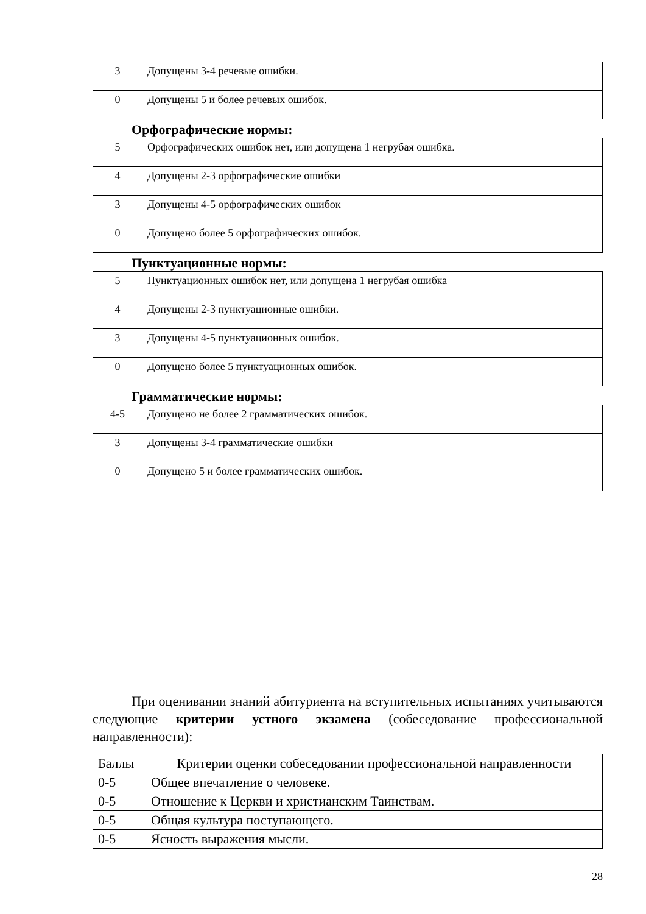| 3 | Допущены 3-4 речевые ошибки. |
| 0 | Допущены 5 и более речевых ошибок. |
Орфографические нормы:
| 5 | Орфографических ошибок нет, или допущена 1 негрубая ошибка. |
| 4 | Допущены 2-3 орфографические ошибки |
| 3 | Допущены 4-5 орфографических ошибок |
| 0 | Допущено более 5 орфографических ошибок. |
Пунктуационные нормы:
| 5 | Пунктуационных ошибок нет, или допущена 1 негрубая ошибка |
| 4 | Допущены 2-3 пунктуационные ошибки. |
| 3 | Допущены 4-5 пунктуационных ошибок. |
| 0 | Допущено более 5 пунктуационных ошибок. |
Грамматические нормы:
| 4-5 | Допущено не более 2 грамматических ошибок. |
| 3 | Допущены 3-4 грамматические ошибки |
| 0 | Допущено 5 и более грамматических ошибок. |
При оценивании знаний абитуриента на вступительных испытаниях учитываются следующие критерии устного экзамена (собеседование профессиональной направленности):
| Баллы | Критерии оценки собеседовании профессиональной направленности |
| 0-5 | Общее впечатление о человеке. |
| 0-5 | Отношение к Церкви и христианским Таинствам. |
| 0-5 | Общая культура поступающего. |
| 0-5 | Ясность выражения мысли. |
28